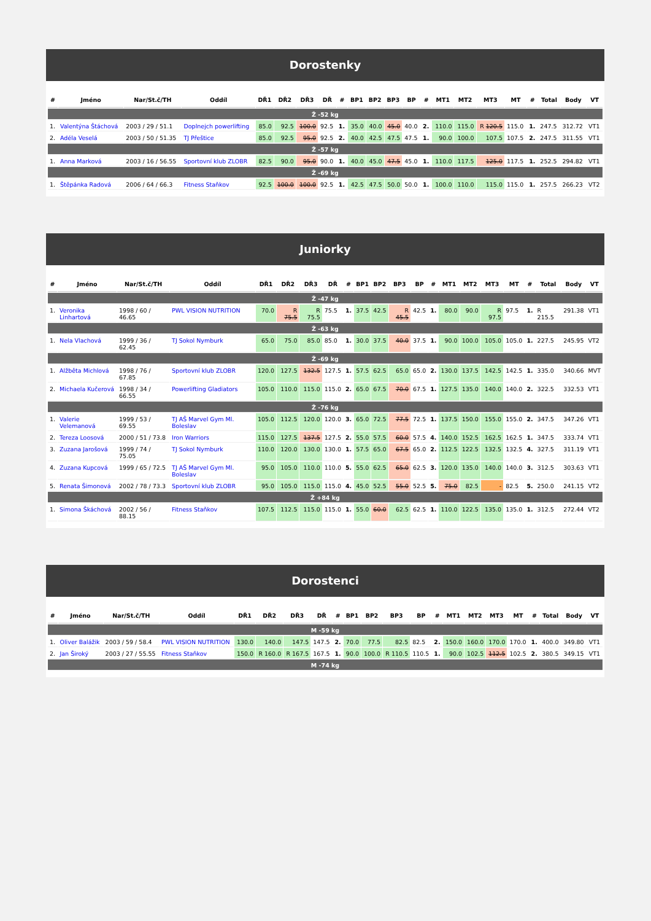Dorostenky
| # | Jméno | Nar/St.č/TH | Oddíl | DŘ1 | DŘ2 | DŘ3 | DŘ | # | BP1 | BP2 | BP3 | BP | # | MT1 | MT2 | MT3 | MT | # | Total | Body | VT |
| --- | --- | --- | --- | --- | --- | --- | --- | --- | --- | --- | --- | --- | --- | --- | --- | --- | --- | --- | --- | --- | --- |
| Ž -52 kg | | | | | | | | | | | | | | | | | | | | | |
| 1. | Valentýna Štáchová | 2003 / 29 / 51.1 | Doplnejch powerlifting | 85.0 | 92.5 | 100.0 | 92.5 | 1. | 35.0 | 40.0 | 45.0 | 40.0 | 2. | 110.0 | 115.0 | R 120.5 | 115.0 | 1. | 247.5 | 312.72 | VT1 |
| 2. | Adéla Veselá | 2003 / 50 / 51.35 | TJ Přeštice | 85.0 | 92.5 | 95.0 | 92.5 | 2. | 40.0 | 42.5 | 47.5 | 47.5 | 1. | 90.0 | 100.0 | 107.5 | 107.5 | 2. | 247.5 | 311.55 | VT1 |
| Ž -57 kg | | | | | | | | | | | | | | | | | | | | | |
| 1. | Anna Marková | 2003 / 16 / 56.55 | Sportovní klub ZLOBR | 82.5 | 90.0 | 95.0 | 90.0 | 1. | 40.0 | 45.0 | 47.5 | 45.0 | 1. | 110.0 | 117.5 | 125.0 | 117.5 | 1. | 252.5 | 294.82 | VT1 |
| Ž -69 kg | | | | | | | | | | | | | | | | | | | | | |
| 1. | Štěpánka Radová | 2006 / 64 / 66.3 | Fitness Staňkov | 92.5 | 100.0 | 100.0 | 92.5 | 1. | 42.5 | 47.5 | 50.0 | 50.0 | 1. | 100.0 | 110.0 | 115.0 | 115.0 | 1. | 257.5 | 266.23 | VT2 |
Juniorky
| # | Jméno | Nar/St.č/TH | Oddíl | DŘ1 | DŘ2 | DŘ3 | DŘ | # | BP1 | BP2 | BP3 | BP | # | MT1 | MT2 | MT3 | MT | # | Total | Body | VT |
| --- | --- | --- | --- | --- | --- | --- | --- | --- | --- | --- | --- | --- | --- | --- | --- | --- | --- | --- | --- | --- | --- |
| Ž -47 kg | | | | | | | | | | | | | | | | | | | | | |
| 1. | Veronika Linhartová | 1998 / 60 / 46.65 | PWL VISION NUTRITION | 70.0 | R 75.5 | R 75.5 | 75.5 | 1. | 37.5 | 42.5 | R 45.5 | 42.5 | 1. | 80.0 | 90.0 | R 97.5 | 97.5 | 1. | R 215.5 | 291.38 | VT1 |
| Ž -63 kg | | | | | | | | | | | | | | | | | | | | | |
| 1. | Nela Vlachová | 1999 / 36 / 62.45 | TJ Sokol Nymburk | 65.0 | 75.0 | 85.0 | 85.0 | 1. | 30.0 | 37.5 | 40.0 | 37.5 | 1. | 90.0 | 100.0 | 105.0 | 105.0 | 1. | 227.5 | 245.95 | VT2 |
| Ž -69 kg | | | | | | | | | | | | | | | | | | | | | |
| 1. | Alžběta Michlová | 1998 / 76 / 67.85 | Sportovní klub ZLOBR | 120.0 | 127.5 | 132.5 | 127.5 | 1. | 57.5 | 62.5 | 65.0 | 65.0 | 2. | 130.0 | 137.5 | 142.5 | 142.5 | 1. | 335.0 | 340.66 | MVT |
| 2. | Michaela Kučerová | 1998 / 34 / 66.55 | Powerlifting Gladiators | 105.0 | 110.0 | 115.0 | 115.0 | 2. | 65.0 | 67.5 | 70.0 | 67.5 | 1. | 127.5 | 135.0 | 140.0 | 140.0 | 2. | 322.5 | 332.53 | VT1 |
| Ž -76 kg | | | | | | | | | | | | | | | | | | | | | |
| 1. | Valerie Velemanová | 1999 / 53 / 69.55 | TJ AŠ Marvel Gym Ml. Boleslav | 105.0 | 112.5 | 120.0 | 120.0 | 3. | 65.0 | 72.5 | 77.5 | 72.5 | 1. | 137.5 | 150.0 | 155.0 | 155.0 | 2. | 347.5 | 347.26 | VT1 |
| 2. | Tereza Loosová | 2000 / 51 / 73.8 | Iron Warriors | 115.0 | 127.5 | 137.5 | 127.5 | 2. | 55.0 | 57.5 | 60.0 | 57.5 | 4. | 140.0 | 152.5 | 162.5 | 162.5 | 1. | 347.5 | 333.74 | VT1 |
| 3. | Zuzana Jarošová | 1999 / 74 / 75.05 | TJ Sokol Nymburk | 110.0 | 120.0 | 130.0 | 130.0 | 1. | 57.5 | 65.0 | 67.5 | 65.0 | 2. | 112.5 | 122.5 | 132.5 | 132.5 | 4. | 327.5 | 311.19 | VT1 |
| 4. | Zuzana Kupcová | 1999 / 65 / 72.5 | TJ AŠ Marvel Gym Ml. Boleslav | 95.0 | 105.0 | 110.0 | 110.0 | 5. | 55.0 | 62.5 | 65.0 | 62.5 | 3. | 120.0 | 135.0 | 140.0 | 140.0 | 3. | 312.5 | 303.63 | VT1 |
| 5. | Renata Šimonová | 2002 / 78 / 73.3 | Sportovní klub ZLOBR | 95.0 | 105.0 | 115.0 | 115.0 | 4. | 45.0 | 52.5 | 55.0 | 52.5 | 5. | 75.0 | 82.5 | - | 82.5 | 5. | 250.0 | 241.15 | VT2 |
| Ž +84 kg | | | | | | | | | | | | | | | | | | | | | |
| 1. | Simona Škáchová | 2002 / 56 / 88.15 | Fitness Staňkov | 107.5 | 112.5 | 115.0 | 115.0 | 1. | 55.0 | 60.0 | 62.5 | 62.5 | 1. | 110.0 | 122.5 | 135.0 | 135.0 | 1. | 312.5 | 272.44 | VT2 |
Dorostenci
| # | Jméno | Nar/St.č/TH | Oddíl | DŘ1 | DŘ2 | DŘ3 | DŘ | # | BP1 | BP2 | BP3 | BP | # | MT1 | MT2 | MT3 | MT | # | Total | Body | VT |
| --- | --- | --- | --- | --- | --- | --- | --- | --- | --- | --- | --- | --- | --- | --- | --- | --- | --- | --- | --- | --- | --- |
| M -59 kg | | | | | | | | | | | | | | | | | | | | | |
| 1. | Oliver Balážik | 2003 / 59 / 58.4 | PWL VISION NUTRITION | 130.0 | 140.0 | 147.5 | 147.5 | 2. | 70.0 | 77.5 | 82.5 | 82.5 | 2. | 150.0 | 160.0 | 170.0 | 170.0 | 1. | 400.0 | 349.80 | VT1 |
| 2. | Jan Široký | 2003 / 27 / 55.55 | Fitness Staňkov | 150.0 | R 160.0 | R 167.5 | 167.5 | 1. | 90.0 | 100.0 | R 110.5 | 110.5 | 1. | 90.0 | 102.5 | 112.5 | 102.5 | 2. | 380.5 | 349.15 | VT1 |
| M -74 kg | | | | | | | | | | | | | | | | | | | | | |